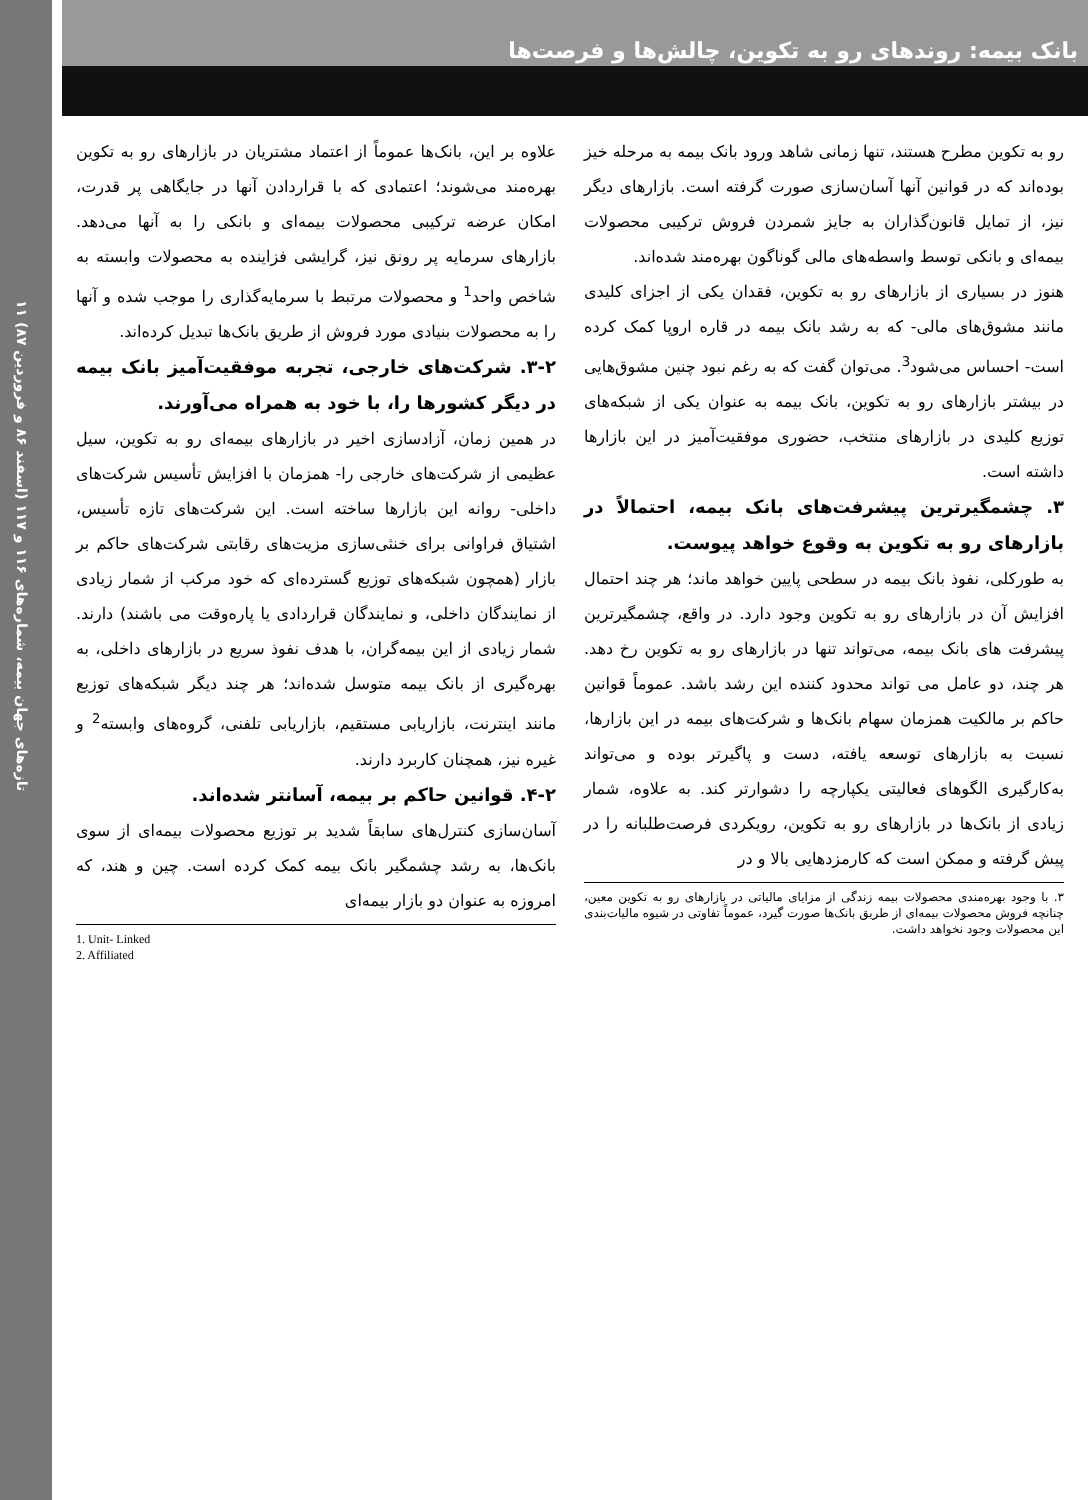تازه‌های جهان بیمه، شماره‌های ۱۱۶ و ۱۱۷ (اسفند ۸۶ و فروردین ۸۷) ۱۱
بانک بیمه: روندهای رو به تکوین، چالش‌ها و فرصت‌ها
علاوه بر این، بانک‌ها عموماً از اعتماد مشتریان در بازارهای رو به تکوین بهره‌مند می‌شوند؛ اعتمادی که با قراردادن آنها در جایگاهی پر قدرت، امکان عرضه ترکیبی محصولات بیمه‌ای و بانکی را به آنها می‌دهد. بازارهای سرمایه پر رونق نیز، گرایشی فزاینده به محصولات وابسته به شاخص واحد<sup>1</sup> و محصولات مرتبط با سرمایه‌گذاری را موجب شده و آنها را به محصولات بنیادی مورد فروش از طریق بانک‌ها تبدیل کرده‌اند.
۳-۲. شرکت‌های خارجی، تجربه موفقیت‌آمیز بانک بیمه در دیگر کشورها را، با خود به همراه می‌آورند.
در همین زمان، آزادسازی اخیر در بازارهای بیمه‌ای رو به تکوین، سیل عظیمی از شرکت‌های خارجی را- همزمان با افزایش تأسیس شرکت‌های داخلی- روانه این بازارها ساخته است. این شرکت‌های تازه تأسیس، اشتیاق فراوانی برای خنثی‌سازی مزیت‌های رقابتی شرکت‌های حاکم بر بازار (همچون شبکه‌های توزیع گسترده‌ای که خود مرکب از شمار زیادی از نمایندگان داخلی، و نمایندگان قراردادی یا پاره‌وقت می باشند) دارند. شمار زیادی از این بیمه‌گران، با هدف نفوذ سریع در بازارهای داخلی، به بهره‌گیری از بانک بیمه متوسل شده‌اند؛ هر چند دیگر شبکه‌های توزیع مانند اینترنت، بازاریابی مستقیم، بازاریابی تلفنی، گروه‌های وابسته<sup>2</sup> و غیره نیز، همچنان کاربرد دارند.
۴-۲. قوانین حاکم بر بیمه، آسانتر شده‌اند.
آسان‌سازی کنترل‌های سابقاً شدید بر توزیع محصولات بیمه‌ای از سوی بانک‌ها، به رشد چشمگیر بانک بیمه کمک کرده است. چین و هند، که امروزه به عنوان دو بازار بیمه‌ای
1. Unit- Linked
2. Affiliated
رو به تکوین مطرح هستند، تنها زمانی شاهد ورود بانک بیمه به مرحله خیز بوده‌اند که در قوانین آنها آسان‌سازی صورت گرفته است. بازارهای دیگر نیز، از تمایل قانون‌گذاران به جایز شمردن فروش ترکیبی محصولات بیمه‌ای و بانکی توسط واسطه‌های مالی گوناگون بهره‌مند شده‌اند.
هنوز در بسیاری از بازارهای رو به تکوین، فقدان یکی از اجزای کلیدی مانند مشوق‌های مالی- که به رشد بانک بیمه در قاره اروپا کمک کرده است- احساس می‌شود<sup>3</sup>. می‌توان گفت که به رغم نبود چنین مشوق‌هایی در بیشتر بازارهای رو به تکوین، بانک بیمه به عنوان یکی از شبکه‌های توزیع کلیدی در بازارهای منتخب، حضوری موفقیت‌آمیز در این بازارها داشته است.
۳. چشمگیرترین پیشرفت‌های بانک بیمه، احتمالاً در بازارهای رو به تکوین به وقوع خواهد پیوست.
به طورکلی، نفوذ بانک بیمه در سطحی پایین خواهد ماند؛ هر چند احتمال افزایش آن در بازارهای رو به تکوین وجود دارد. در واقع، چشمگیرترین پیشرفت های بانک بیمه، می‌تواند تنها در بازارهای رو به تکوین رخ دهد. هر چند، دو عامل می تواند محدود کننده این رشد باشد. عموماً قوانین حاکم بر مالکیت همزمان سهام بانک‌ها و شرکت‌های بیمه در این بازارها، نسبت به بازارهای توسعه یافته، دست و پاگیرتر بوده و می‌تواند به‌کارگیری الگوهای فعالیتی یکپارچه را دشوارتر کند. به علاوه، شمار زیادی از بانک‌ها در بازارهای رو به تکوین، رویکردی فرصت‌طلبانه را در پیش گرفته و ممکن است که کارمزدهایی بالا و در
۳. با وجود بهره‌مندی محصولات بیمه زندگی از مزایای مالیاتی در بازارهای رو به تکوین معین، چنانچه فروش محصولات بیمه‌ای از طریق بانک‌ها صورت گیرد، عموماً تفاوتی در شیوه مالیات‌بندی این محصولات وجود نخواهد داشت.